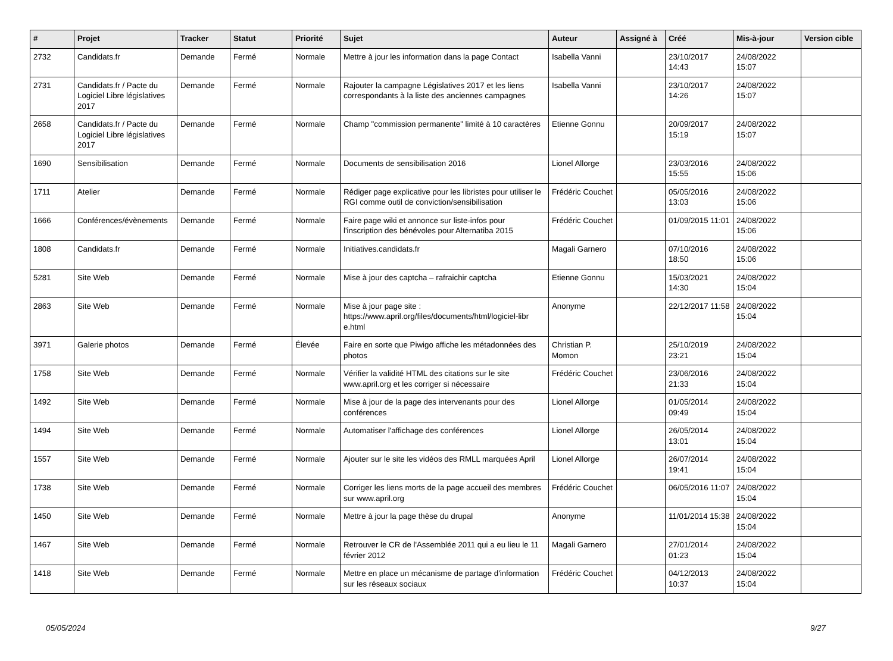| # | Projet | Tracker | Statut | Priorité | Sujet | Auteur | Assigné à | Créé | Mis-à-jour | Version cible |
| --- | --- | --- | --- | --- | --- | --- | --- | --- | --- | --- |
| 2732 | Candidats.fr | Demande | Fermé | Normale | Mettre à jour les information dans la page Contact | Isabella Vanni | | 23/10/2017 14:43 | 24/08/2022 15:07 | |
| 2731 | Candidats.fr / Pacte du Logiciel Libre législatives 2017 | Demande | Fermé | Normale | Rajouter la campagne Législatives 2017 et les liens correspondants à la liste des anciennes campagnes | Isabella Vanni | | 23/10/2017 14:26 | 24/08/2022 15:07 | |
| 2658 | Candidats.fr / Pacte du Logiciel Libre législatives 2017 | Demande | Fermé | Normale | Champ "commission permanente" limité à 10 caractères | Etienne Gonnu | | 20/09/2017 15:19 | 24/08/2022 15:07 | |
| 1690 | Sensibilisation | Demande | Fermé | Normale | Documents de sensibilisation 2016 | Lionel Allorge | | 23/03/2016 15:55 | 24/08/2022 15:06 | |
| 1711 | Atelier | Demande | Fermé | Normale | Rédiger page explicative pour les libristes pour utiliser le RGI comme outil de conviction/sensibilisation | Frédéric Couchet | | 05/05/2016 13:03 | 24/08/2022 15:06 | |
| 1666 | Conférences/évènements | Demande | Fermé | Normale | Faire page wiki et annonce sur liste-infos pour l'inscription des bénévoles pour Alternatiba 2015 | Frédéric Couchet | | 01/09/2015 11:01 | 24/08/2022 15:06 | |
| 1808 | Candidats.fr | Demande | Fermé | Normale | Initiatives.candidats.fr | Magali Garnero | | 07/10/2016 18:50 | 24/08/2022 15:06 | |
| 5281 | Site Web | Demande | Fermé | Normale | Mise à jour des captcha – rafraichir captcha | Etienne Gonnu | | 15/03/2021 14:30 | 24/08/2022 15:04 | |
| 2863 | Site Web | Demande | Fermé | Normale | Mise à jour page site : https://www.april.org/files/documents/html/logiciel-libr e.html | Anonyme | | 22/12/2017 11:58 | 24/08/2022 15:04 | |
| 3971 | Galerie photos | Demande | Fermé | Élevée | Faire en sorte que Piwigo affiche les métadonnées des photos | Christian P. Momon | | 25/10/2019 23:21 | 24/08/2022 15:04 | |
| 1758 | Site Web | Demande | Fermé | Normale | Vérifier la validité HTML des citations sur le site www.april.org et les corriger si nécessaire | Frédéric Couchet | | 23/06/2016 21:33 | 24/08/2022 15:04 | |
| 1492 | Site Web | Demande | Fermé | Normale | Mise à jour de la page des intervenants pour des conférences | Lionel Allorge | | 01/05/2014 09:49 | 24/08/2022 15:04 | |
| 1494 | Site Web | Demande | Fermé | Normale | Automatiser l'affichage des conférences | Lionel Allorge | | 26/05/2014 13:01 | 24/08/2022 15:04 | |
| 1557 | Site Web | Demande | Fermé | Normale | Ajouter sur le site les vidéos des RMLL marquées April | Lionel Allorge | | 26/07/2014 19:41 | 24/08/2022 15:04 | |
| 1738 | Site Web | Demande | Fermé | Normale | Corriger les liens morts de la page accueil des membres sur www.april.org | Frédéric Couchet | | 06/05/2016 11:07 | 24/08/2022 15:04 | |
| 1450 | Site Web | Demande | Fermé | Normale | Mettre à jour la page thèse du drupal | Anonyme | | 11/01/2014 15:38 | 24/08/2022 15:04 | |
| 1467 | Site Web | Demande | Fermé | Normale | Retrouver le CR de l'Assemblée 2011 qui a eu lieu le 11 février 2012 | Magali Garnero | | 27/01/2014 01:23 | 24/08/2022 15:04 | |
| 1418 | Site Web | Demande | Fermé | Normale | Mettre en place un mécanisme de partage d'information sur les réseaux sociaux | Frédéric Couchet | | 04/12/2013 10:37 | 24/08/2022 15:04 | |
05/05/2024 9/27